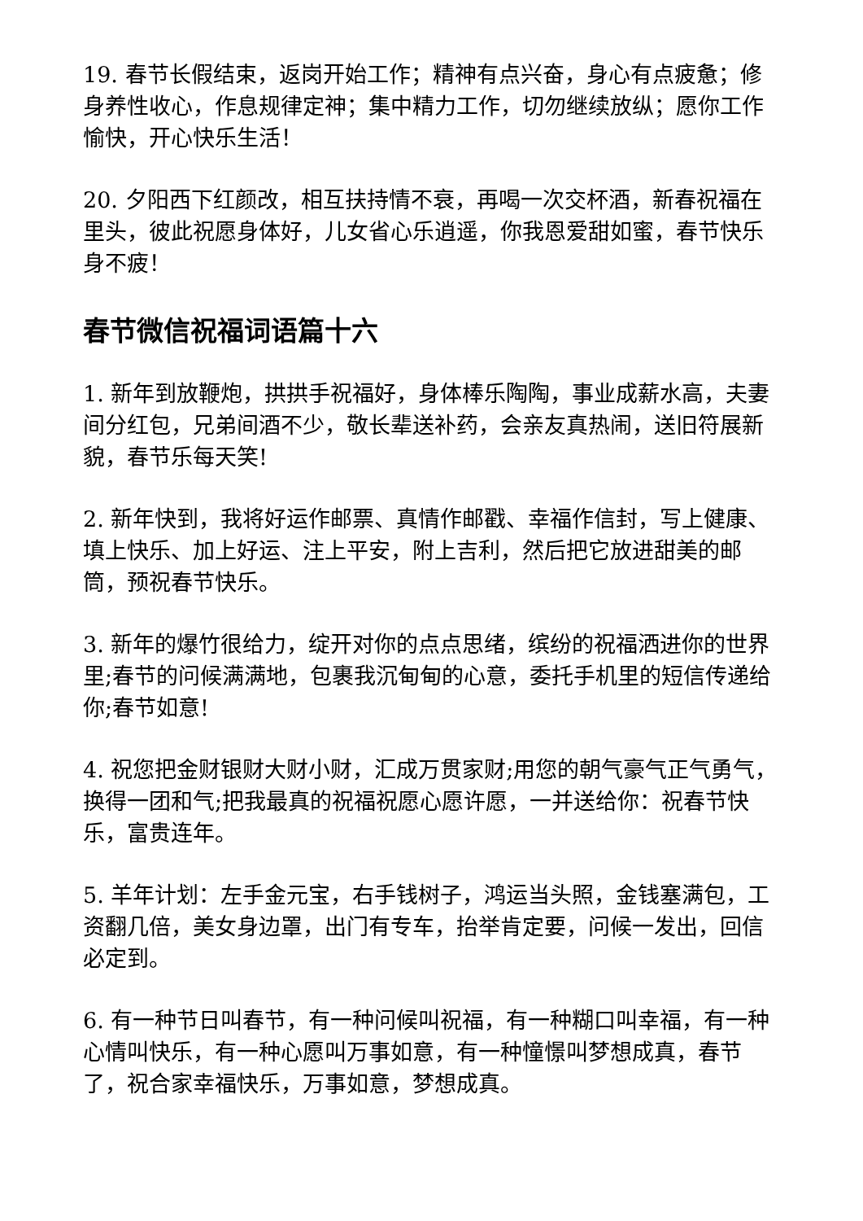19. 春节长假结束，返岗开始工作；精神有点兴奋，身心有点疲惫；修身养性收心，作息规律定神；集中精力工作，切勿继续放纵；愿你工作愉快，开心快乐生活！
20. 夕阳西下红颜改，相互扶持情不衰，再喝一次交杯酒，新春祝福在里头，彼此祝愿身体好，儿女省心乐逍遥，你我恩爱甜如蜜，春节快乐身不疲！
春节微信祝福词语篇十六
1. 新年到放鞭炮，拱拱手祝福好，身体棒乐陶陶，事业成薪水高，夫妻间分红包，兄弟间酒不少，敬长辈送补药，会亲友真热闹，送旧符展新貌，春节乐每天笑!
2. 新年快到，我将好运作邮票、真情作邮戳、幸福作信封，写上健康、填上快乐、加上好运、注上平安，附上吉利，然后把它放进甜美的邮筒，预祝春节快乐。
3. 新年的爆竹很给力，绽开对你的点点思绪，缤纷的祝福洒进你的世界里;春节的问候满满地，包裹我沉甸甸的心意，委托手机里的短信传递给你;春节如意!
4. 祝您把金财银财大财小财，汇成万贯家财;用您的朝气豪气正气勇气，换得一团和气;把我最真的祝福祝愿心愿许愿，一并送给你：祝春节快乐，富贵连年。
5. 羊年计划：左手金元宝，右手钱树子，鸿运当头照，金钱塞满包，工资翻几倍，美女身边罩，出门有专车，抬举肯定要，问候一发出，回信必定到。
6. 有一种节日叫春节，有一种问候叫祝福，有一种糊口叫幸福，有一种心情叫快乐，有一种心愿叫万事如意，有一种憧憬叫梦想成真，春节了，祝合家幸福快乐，万事如意，梦想成真。